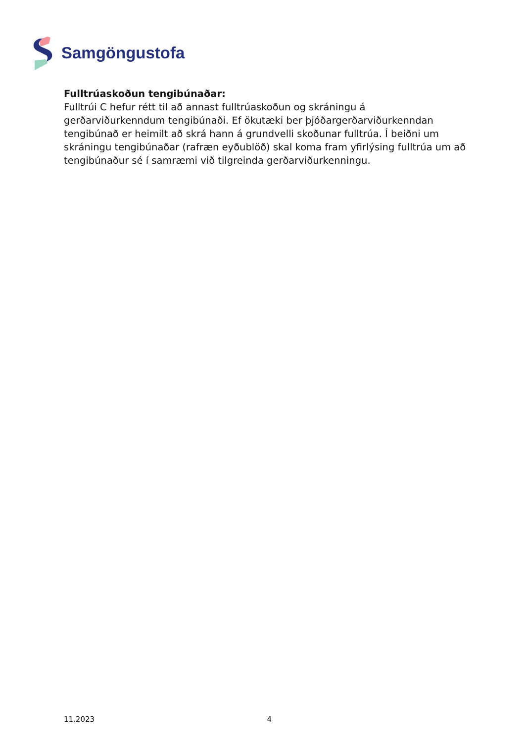Samgöngustofa
Fulltrúaskoðun tengibúnaðar:
Fulltrúi C hefur rétt til að annast fulltrúaskoðun og skráningu á gerðarviðurkenndum tengibúnaði. Ef ökutæki ber þjóðargerðarviðurkenndan tengibúnað er heimilt að skrá hann á grundvelli skoðunar fulltrúa. Í beiðni um skráningu tengibúnaðar (rafræn eyðublöð) skal koma fram yfirlýsing fulltrúa um að tengibúnaður sé í samræmi við tilgreinda gerðarviðurkenningu.
11.2023 4